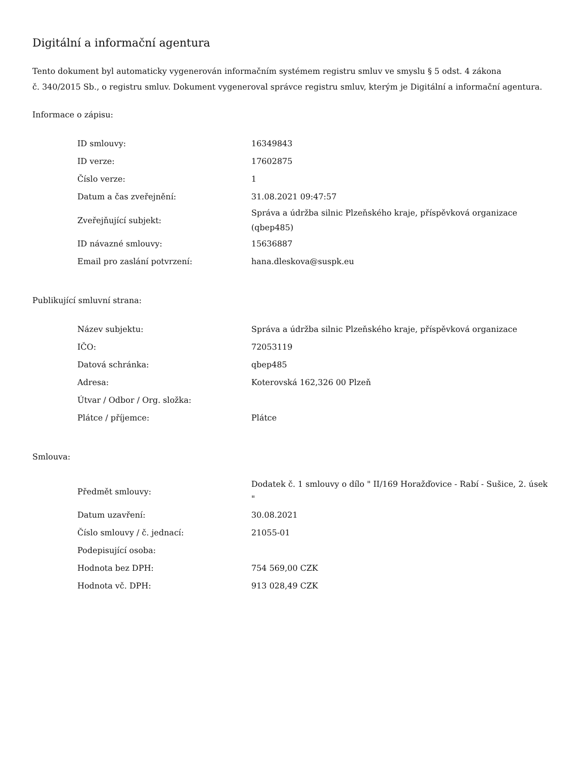Digitální a informační agentura
Tento dokument byl automaticky vygenerován informačním systémem registru smluv ve smyslu § 5 odst. 4 zákona
č. 340/2015 Sb., o registru smluv. Dokument vygeneroval správce registru smluv, kterým je Digitální a informační agentura.
Informace o zápisu:
| ID smlouvy: | 16349843 |
| ID verze: | 17602875 |
| Číslo verze: | 1 |
| Datum a čas zveřejnění: | 31.08.2021 09:47:57 |
| Zveřejňující subjekt: | Správa a údržba silnic Plzeňského kraje, příspěvková organizace (qbep485) |
| ID návazné smlouvy: | 15636887 |
| Email pro zaslání potvrzení: | hana.dleskova@suspk.eu |
Publikující smluvní strana:
| Název subjektu: | Správa a údržba silnic Plzeňského kraje, příspěvková organizace |
| IČO: | 72053119 |
| Datová schránka: | qbep485 |
| Adresa: | Koterovská 162,326 00 Plzeň |
| Útvar / Odbor / Org. složka: | |
| Plátce / příjemce: | Plátce |
Smlouva:
| Předmět smlouvy: | Dodatek č. 1 smlouvy o dílo " II/169 Horažďovice - Rabí - Sušice, 2. úsek " |
| Datum uzavření: | 30.08.2021 |
| Číslo smlouvy / č. jednací: | 21055-01 |
| Podepisující osoba: | |
| Hodnota bez DPH: | 754 569,00 CZK |
| Hodnota vč. DPH: | 913 028,49 CZK |